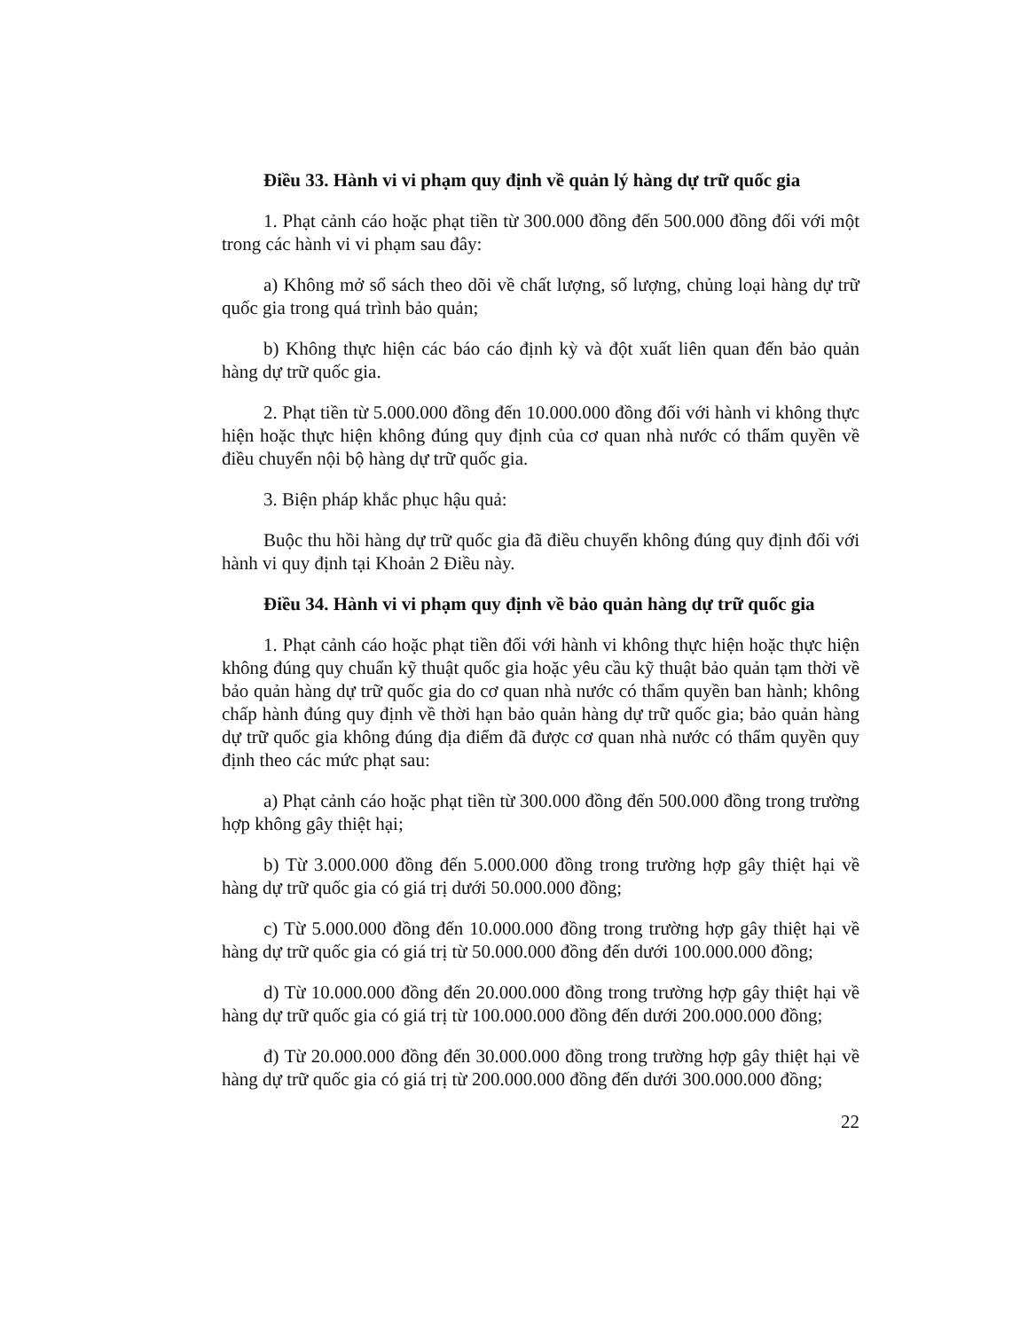Điều 33. Hành vi vi phạm quy định về quản lý hàng dự trữ quốc gia
1. Phạt cảnh cáo hoặc phạt tiền từ 300.000 đồng đến 500.000 đồng đối với một trong các hành vi vi phạm sau đây:
a) Không mở sổ sách theo dõi về chất lượng, số lượng, chủng loại hàng dự trữ quốc gia trong quá trình bảo quản;
b) Không thực hiện các báo cáo định kỳ và đột xuất liên quan đến bảo quản hàng dự trữ quốc gia.
2. Phạt tiền từ 5.000.000 đồng đến 10.000.000 đồng đối với hành vi không thực hiện hoặc thực hiện không đúng quy định của cơ quan nhà nước có thẩm quyền về điều chuyển nội bộ hàng dự trữ quốc gia.
3. Biện pháp khắc phục hậu quả:
Buộc thu hồi hàng dự trữ quốc gia đã điều chuyển không đúng quy định đối với hành vi quy định tại Khoản 2 Điều này.
Điều 34. Hành vi vi phạm quy định về bảo quản hàng dự trữ quốc gia
1. Phạt cảnh cáo hoặc phạt tiền đối với hành vi không thực hiện hoặc thực hiện không đúng quy chuẩn kỹ thuật quốc gia hoặc yêu cầu kỹ thuật bảo quản tạm thời về bảo quản hàng dự trữ quốc gia do cơ quan nhà nước có thẩm quyền ban hành; không chấp hành đúng quy định về thời hạn bảo quản hàng dự trữ quốc gia; bảo quản hàng dự trữ quốc gia không đúng địa điểm đã được cơ quan nhà nước có thẩm quyền quy định theo các mức phạt sau:
a) Phạt cảnh cáo hoặc phạt tiền từ 300.000 đồng đến 500.000 đồng trong trường hợp không gây thiệt hại;
b) Từ 3.000.000 đồng đến 5.000.000 đồng trong trường hợp gây thiệt hại về hàng dự trữ quốc gia có giá trị dưới 50.000.000 đồng;
c) Từ 5.000.000 đồng đến 10.000.000 đồng trong trường hợp gây thiệt hại về hàng dự trữ quốc gia có giá trị từ 50.000.000 đồng đến dưới 100.000.000 đồng;
d) Từ 10.000.000 đồng đến 20.000.000 đồng trong trường hợp gây thiệt hại về hàng dự trữ quốc gia có giá trị từ 100.000.000 đồng đến dưới 200.000.000 đồng;
đ) Từ 20.000.000 đồng đến 30.000.000 đồng trong trường hợp gây thiệt hại về hàng dự trữ quốc gia có giá trị từ 200.000.000 đồng đến dưới 300.000.000 đồng;
22